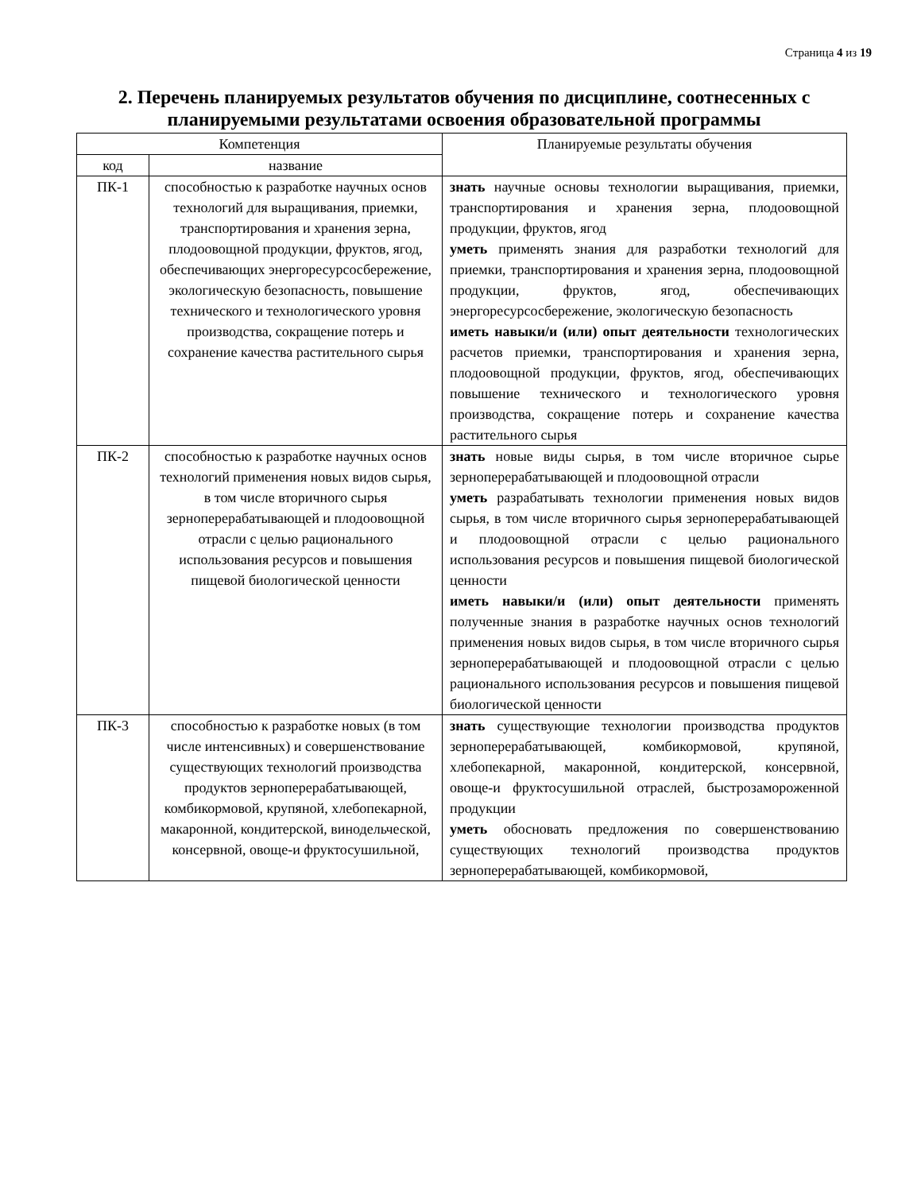Страница 4 из 19
2. Перечень планируемых результатов обучения по дисциплине, соотнесенных с планируемыми результатами освоения образовательной программы
| Компетенция | | Планируемые результаты обучения |
| --- | --- | --- |
| код | название | |
| ПК-1 | способностью к разработке научных основ технологий для выращивания, приемки, транспортирования и хранения зерна, плодоовощной продукции, фруктов, ягод, обеспечивающих энергоресурсосбережение, экологическую безопасность, повышение технического и технологического уровня производства, сокращение потерь и сохранение качества растительного сырья | знать научные основы технологии выращивания, приемки, транспортирования и хранения зерна, плодоовощной продукции, фруктов, ягод уметь применять знания для разработки технологий для приемки, транспортирования и хранения зерна, плодоовощной продукции, фруктов, ягод, обеспечивающих энергоресурсосбережение, экологическую безопасность иметь навыки/и (или) опыт деятельности технологических расчетов приемки, транспортирования и хранения зерна, плодоовощной продукции, фруктов, ягод, обеспечивающих повышение технического и технологического уровня производства, сокращение потерь и сохранение качества растительного сырья |
| ПК-2 | способностью к разработке научных основ технологий применения новых видов сырья, в том числе вторичного сырья зерноперерабатывающей и плодоовощной отрасли с целью рационального использования ресурсов и повышения пищевой биологической ценности | знать новые виды сырья, в том числе вторичное сырье зерноперерабатывающей и плодоовощной отрасли уметь разрабатывать технологии применения новых видов сырья, в том числе вторичного сырья зерноперерабатывающей и плодоовощной отрасли с целью рационального использования ресурсов и повышения пищевой биологической ценности иметь навыки/и (или) опыт деятельности применять полученные знания в разработке научных основ технологий применения новых видов сырья, в том числе вторичного сырья зерноперерабатывающей и плодоовощной отрасли с целью рационального использования ресурсов и повышения пищевой биологической ценности |
| ПК-3 | способностью к разработке новых (в том числе интенсивных) и совершенствование существующих технологий производства продуктов зерноперерабатывающей, комбикормовой, крупяной, хлебопекарной, макаронной, кондитерской, винодельческой, консервной, овоще-и фруктосушильной, | знать существующие технологии производства продуктов зерноперерабатывающей, комбикормовой, крупяной, хлебопекарной, макаронной, кондитерской, консервной, овоще-и фруктосушильной отраслей, быстрозамороженной продукции уметь обосновать предложения по совершенствованию существующих технологий производства продуктов зерноперерабатывающей, комбикормовой, |